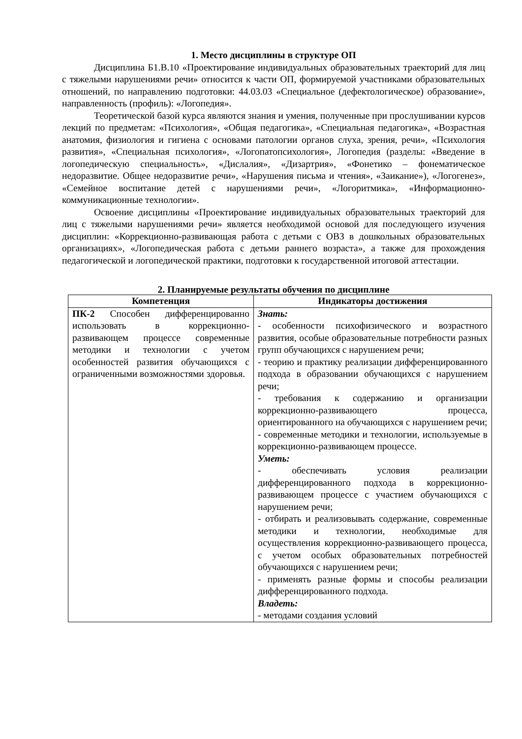1. Место дисциплины в структуре ОП
Дисциплина Б1.В.10 «Проектирование индивидуальных образовательных траекторий для лиц с тяжелыми нарушениями речи» относится к части ОП, формируемой участниками образовательных отношений, по направлению подготовки: 44.03.03 «Специальное (дефектологическое) образование», направленность (профиль): «Логопедия».
Теоретической базой курса являются знания и умения, полученные при прослушивании курсов лекций по предметам: «Психология», «Общая педагогика», «Специальная педагогика», «Возрастная анатомия, физиология и гигиена с основами патологии органов слуха, зрения, речи», «Психология развития», «Специальная психология», «Логопатопсихология», Логопедия (разделы: «Введение в логопедическую специальность», «Дислалия», «Дизартрия», «Фонетико – фонематическое недоразвитие. Общее недоразвитие речи», «Нарушения письма и чтения», «Заикание»), «Логогенез», «Семейное воспитание детей с нарушениями речи», «Логоритмика», «Информационно-коммуникационные технологии».
Освоение дисциплины «Проектирование индивидуальных образовательных траекторий для лиц с тяжелыми нарушениями речи» является необходимой основой для последующего изучения дисциплин: «Коррекционно-развивающая работа с детьми с ОВЗ в дошкольных образовательных организациях», «Логопедическая работа с детьми раннего возраста», а также для прохождения педагогической и логопедической практики, подготовки к государственной итоговой аттестации.
2. Планируемые результаты обучения по дисциплине
| Компетенция | Индикаторы достижения |
| --- | --- |
| ПК-2 Способен дифференцированно использовать в коррекционно-развивающем процессе современные методики и технологии с учетом особенностей развития обучающихся с ограниченными возможностями здоровья. | Знать: - особенности психофизического и возрастного развития, особые образовательные потребности разных групп обучающихся с нарушением речи; - теорию и практику реализации дифференцированного подхода в образовании обучающихся с нарушением речи; - требования к содержанию и организации коррекционно-развивающего процесса, ориентированного на обучающихся с нарушением речи; - современные методики и технологии, используемые в коррекционно-развивающем процессе. Уметь: - обеспечивать условия реализации дифференцированного подхода в коррекционно-развивающем процессе с участием обучающихся с нарушением речи; - отбирать и реализовывать содержание, современные методики и технологии, необходимые для осуществления коррекционно-развивающего процесса, с учетом особых образовательных потребностей обучающихся с нарушением речи; - применять разные формы и способы реализации дифференцированного подхода. Владеть: - методами создания условий |